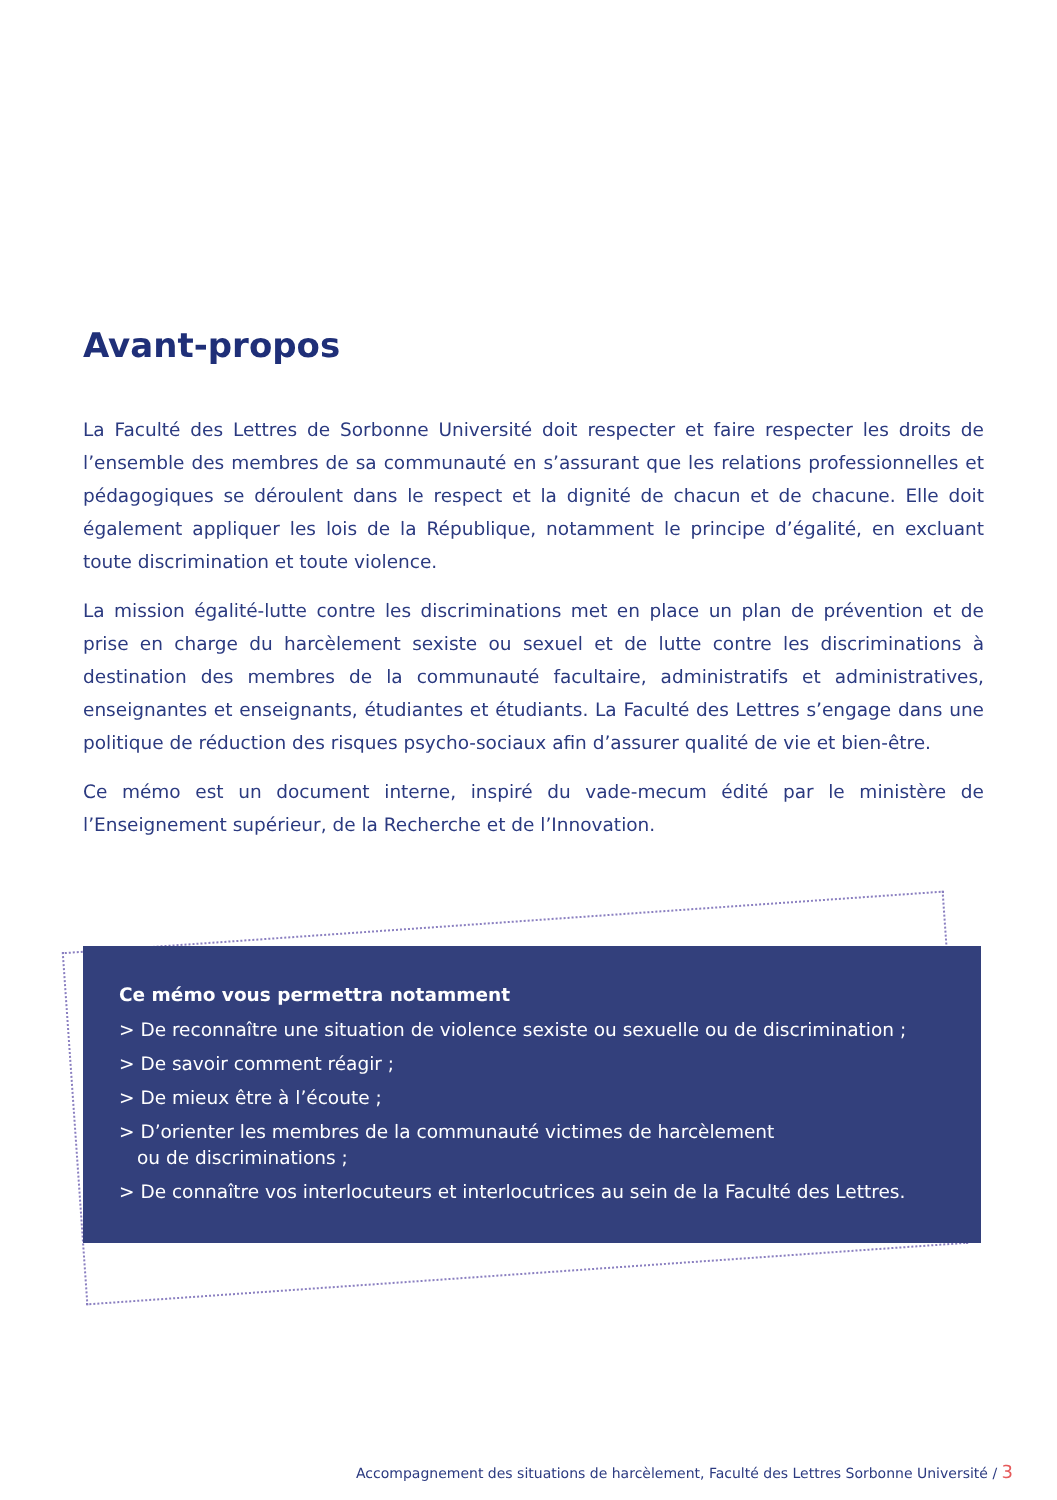Avant-propos
La Faculté des Lettres de Sorbonne Université doit respecter et faire respecter les droits de l’ensemble des membres de sa communauté en s’assurant que les relations professionnelles et pédagogiques se déroulent dans le respect et la dignité de chacun et de chacune. Elle doit également appliquer les lois de la République, notamment le principe d’égalité, en excluant toute discrimination et toute violence.
La mission égalité-lutte contre les discriminations met en place un plan de prévention et de prise en charge du harcèlement sexiste ou sexuel et de lutte contre les discriminations à destination des membres de la communauté facultaire, administratifs et administratives, enseignantes et enseignants, étudiantes et étudiants. La Faculté des Lettres s’engage dans une politique de réduction des risques psycho-sociaux afin d’assurer qualité de vie et bien-être.
Ce mémo est un document interne, inspiré du vade-mecum édité par le ministère de l’Enseignement supérieur, de la Recherche et de l’Innovation.
Ce mémo vous permettra notamment
> De reconnaître une situation de violence sexiste ou sexuelle ou de discrimination ;
> De savoir comment réagir ;
> De mieux être à l’écoute ;
> D’orienter les membres de la communauté victimes de harcèlement
ou de discriminations ;
> De connaître vos interlocuteurs et interlocutrices au sein de la Faculté des Lettres.
Accompagnement des situations de harcèlement, Faculté des Lettres Sorbonne Université / 3